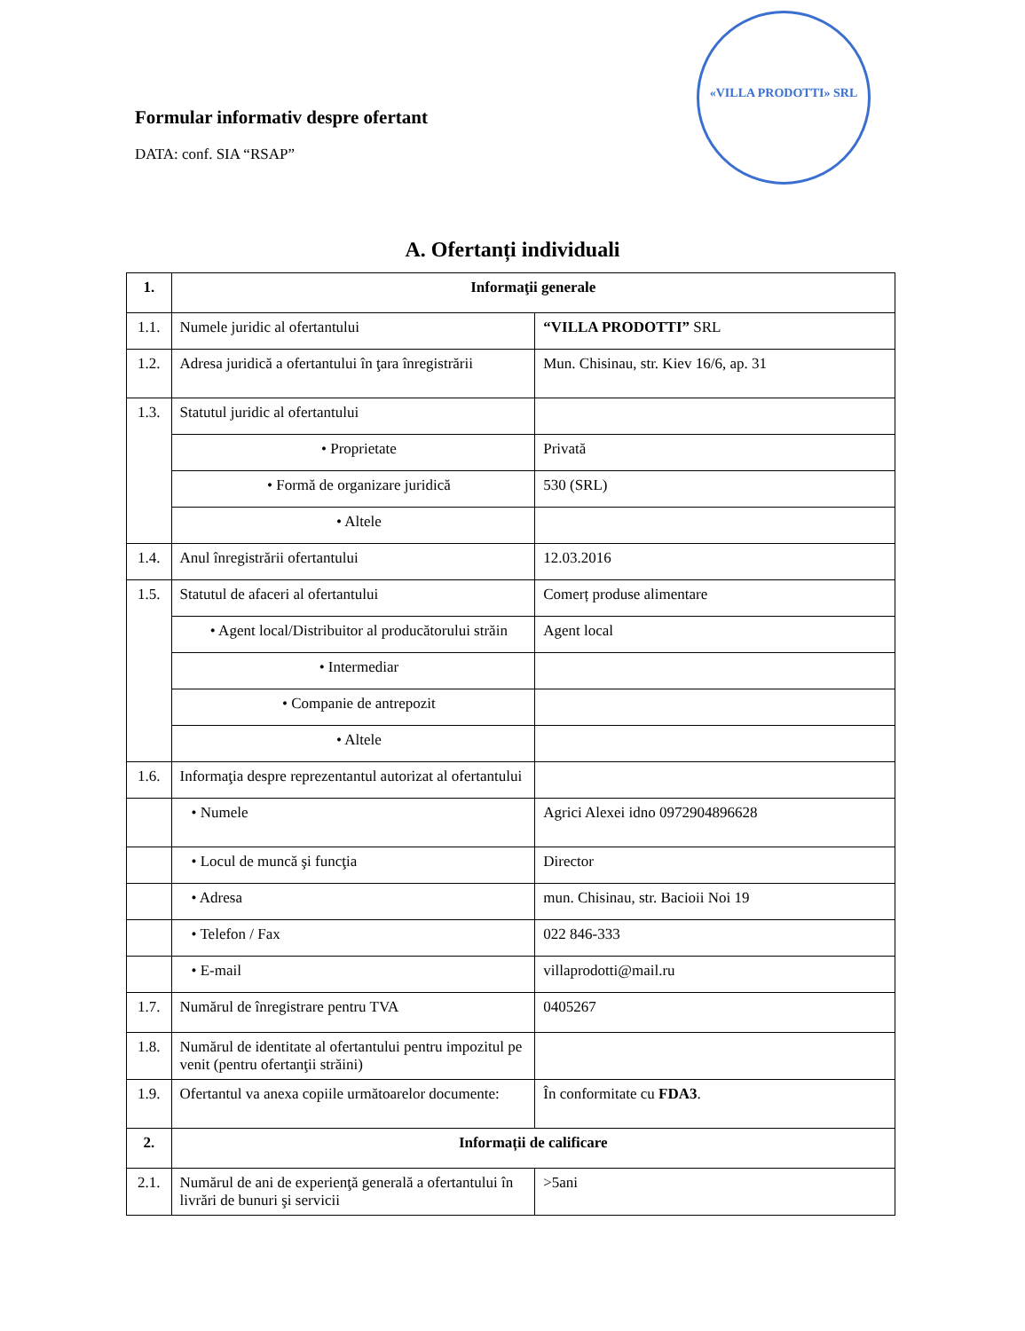Formular informativ despre ofertant
DATA: conf. SIA “RSAP”
«VILLA PRODOTTI» SRL
A. Ofertanți individuali
| 1. | Informaţii generale | |
| --- | --- | --- |
| 1.1. | Numele juridic al ofertantului | “VILLA PRODOTTI” SRL |
| 1.2. | Adresa juridică a ofertantului în ţara înregistrării | Mun. Chisinau, str. Kiev 16/6, ap. 31 |
| 1.3. | Statutul juridic al ofertantului | |
| | • Proprietate | Privată |
| | • Formă de organizare juridică | 530 (SRL) |
| | • Altele | |
| 1.4. | Anul înregistrării ofertantului | 12.03.2016 |
| 1.5. | Statutul de afaceri al ofertantului | Comerț produse alimentare |
| | • Agent local/Distribuitor al producătorului străin | Agent local |
| | • Intermediar | |
| | • Companie de antrepozit | |
| | • Altele | |
| 1.6. | Informaţia despre reprezentantul autorizat al ofertantului | |
| | • Numele | Agrici Alexei idno 0972904896628 |
| | • Locul de muncă şi funcţia | Director |
| | • Adresa | mun. Chisinau, str. Bacioii Noi 19 |
| | • Telefon / Fax | 022 846-333 |
| | • E-mail | villaprodotti@mail.ru |
| 1.7. | Numărul de înregistrare pentru TVA | 0405267 |
| 1.8. | Numărul de identitate al ofertantului pentru impozitul pe venit (pentru ofertanţii străini) | |
| 1.9. | Ofertantul va anexa copiile următoarelor documente: | În conformitate cu FDA3 . |
| 2. | Informații de calificare | |
| 2.1. | Numărul de ani de experienţă generală a ofertantului în livrări de bunuri şi servicii | >5ani |